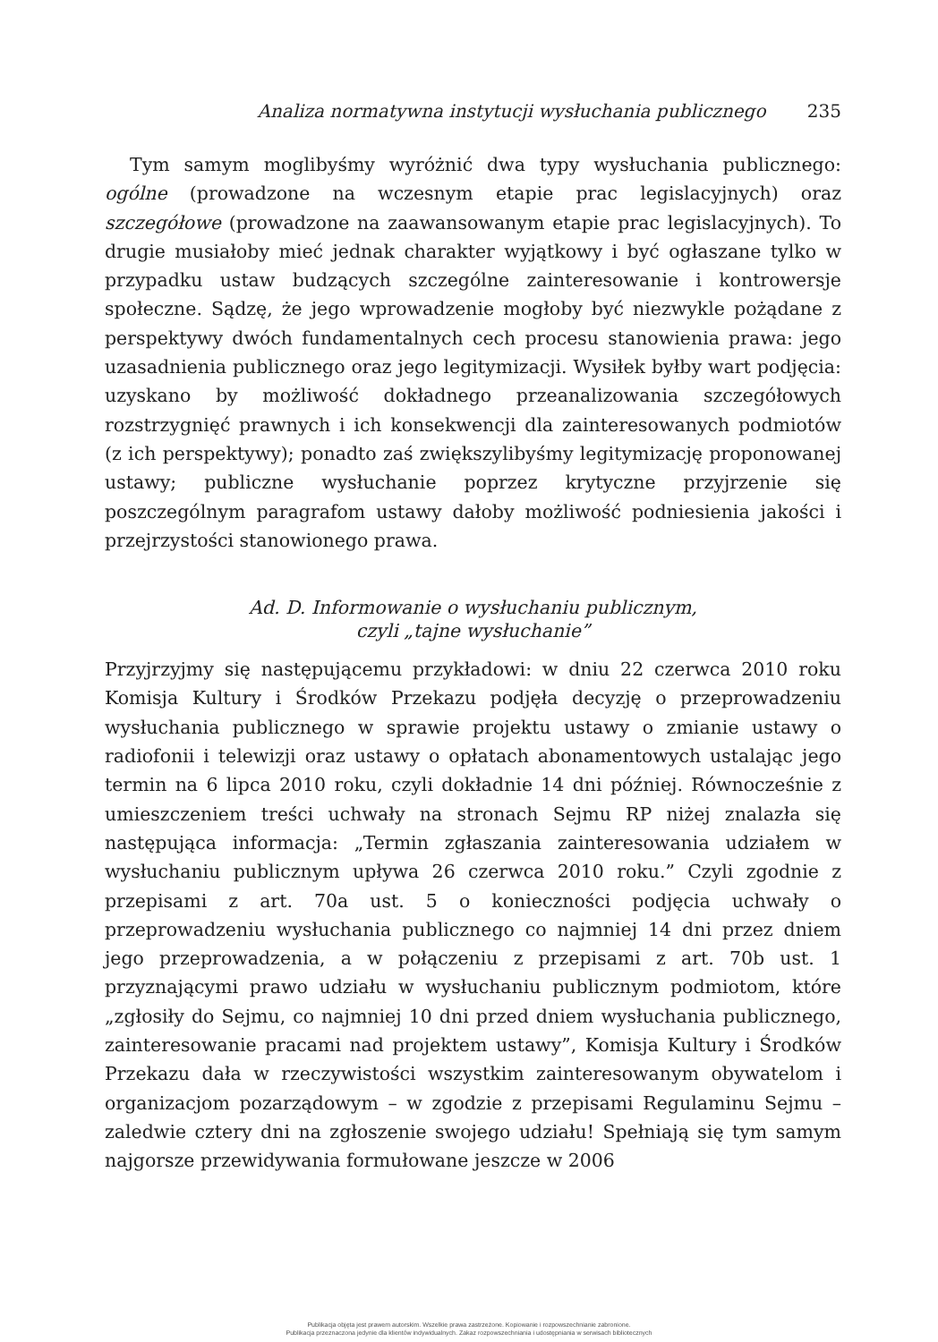Analiza normatywna instytucji wysłuchania publicznego 235
Tym samym moglibyśmy wyróżnić dwa typy wysłuchania publicznego: ogólne (prowadzone na wczesnym etapie prac legislacyjnych) oraz szczegółowe (prowadzone na zaawansowanym etapie prac legislacyjnych). To drugie musiałoby mieć jednak charakter wyjątkowy i być ogłaszane tylko w przypadku ustaw budzących szczególne zainteresowanie i kontrowersje społeczne. Sądzę, że jego wprowadzenie mogłoby być niezwykle pożądane z perspektywy dwóch fundamentalnych cech procesu stanowienia prawa: jego uzasadnienia publicznego oraz jego legitymizacji. Wysiłek byłby wart podjęcia: uzyskano by możliwość dokładnego przeanalizowania szczegółowych rozstrzygnięć prawnych i ich konsekwencji dla zainteresowanych podmiotów (z ich perspektywy); ponadto zaś zwiększylibyśmy legitymizację proponowanej ustawy; publiczne wysłuchanie poprzez krytyczne przyjrzenie się poszczególnym paragrafom ustawy dałoby możliwość podniesienia jakości i przejrzystości stanowionego prawa.
Ad. D. Informowanie o wysłuchaniu publicznym,
czyli „tajne wysłuchanie”
Przyjrzyjmy się następującemu przykładowi: w dniu 22 czerwca 2010 roku Komisja Kultury i Środków Przekazu podjęła decyzję o przeprowadzeniu wysłuchania publicznego w sprawie projektu ustawy o zmianie ustawy o radiofonii i telewizji oraz ustawy o opłatach abonamentowych ustalając jego termin na 6 lipca 2010 roku, czyli dokładnie 14 dni później. Równocześnie z umieszczeniem treści uchwały na stronach Sejmu RP niżej znalazła się następująca informacja: „Termin zgłaszania zainteresowania udziałem w wysłuchaniu publicznym upływa 26 czerwca 2010 roku.” Czyli zgodnie z przepisami z art. 70a ust. 5 o konieczności podjęcia uchwały o przeprowadzeniu wysłuchania publicznego co najmniej 14 dni przez dniem jego przeprowadzenia, a w połączeniu z przepisami z art. 70b ust. 1 przyznającymi prawo udziału w wysłuchaniu publicznym podmiotom, które „zgłosiły do Sejmu, co najmniej 10 dni przed dniem wysłuchania publicznego, zainteresowanie pracami nad projektem ustawy”, Komisja Kultury i Środków Przekazu dała w rzeczywistości wszystkim zainteresowanym obywatelom i organizacjom pozarządowym – w zgodzie z przepisami Regulaminu Sejmu – zaledwie cztery dni na zgłoszenie swojego udziału! Spełniają się tym samym najgorsze przewidywania formułowane jeszcze w 2006
Publikacja objęta jest prawem autorskim. Wszelkie prawa zastrzeżone. Kopiowanie i rozpowszechnianie zabronione.
Publikacja przeznaczona jedynie dla klientów indywidualnych. Zakaz rozpowszechniania i udostępniania w serwisach bibliotecznych